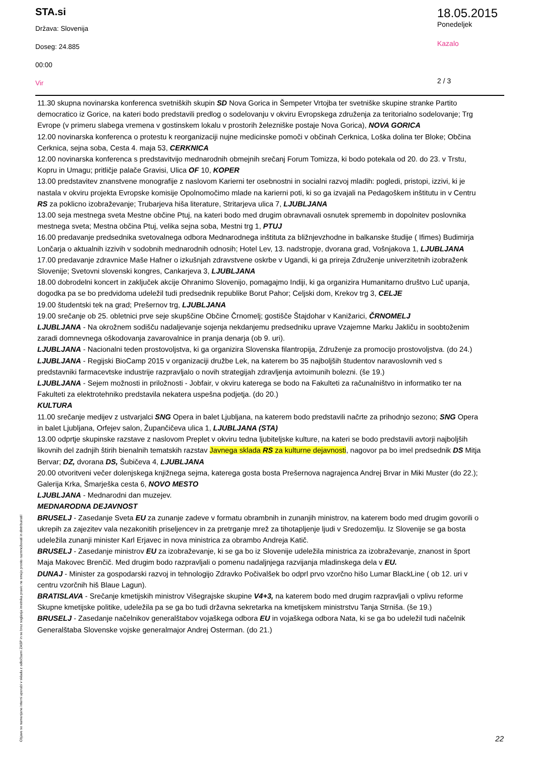STA.si
Država: Slovenija
Doseg: 24.885
00:00
Vir
18.05.2015
Ponedeljek
Kazalo
2 / 3
11.30 skupna novinarska konferenca svetniških skupin SD Nova Gorica in Šempeter Vrtojba ter svetniške skupine stranke Partito democratico iz Gorice, na kateri bodo predstavili predlog o sodelovanju v okviru Evropskega združenja za teritorialno sodelovanje; Trg Evrope (v primeru slabega vremena v gostinskem lokalu v prostorih železniške postaje Nova Gorica), NOVA GORICA
12.00 novinarska konferenca o protestu k reorganizaciji nujne medicinske pomoči v občinah Cerknica, Loška dolina ter Bloke; Občina Cerknica, sejna soba, Cesta 4. maja 53, CERKNICA
12.00 novinarska konferenca s predstavitvijo mednarodnih obmejnih srečanj Forum Tomizza, ki bodo potekala od 20. do 23. v Trstu, Kopru in Umagu; pritličje palače Gravisi, Ulica OF 10, KOPER
13.00 predstavitev znanstvene monografije z naslovom Karierni ter osebnostni in socialni razvoj mladih: pogledi, pristopi, izzivi, ki je nastala v okviru projekta Evropske komisije Opolnomočimo mlade na karierni poti, ki so ga izvajali na Pedagoškem inštitutu in v Centru RS za poklicno izobraževanje; Trubarjeva hiša literature, Stritarjeva ulica 7, LJUBLJANA
13.00 seja mestnega sveta Mestne občine Ptuj, na kateri bodo med drugim obravnavali osnutek sprememb in dopolnitev poslovnika mestnega sveta; Mestna občina Ptuj, velika sejna soba, Mestni trg 1, PTUJ
16.00 predavanje predsednika svetovalnega odbora Mednarodnega inštituta za bližnjevzhodne in balkanske študije ( Ifimes) Budimirja Lončarja o aktualnih izzivih v sodobnih mednarodnih odnosih; Hotel Lev, 13. nadstropje, dvorana grad, Vošnjakova 1, LJUBLJANA
17.00 predavanje zdravnice Maše Hafner o izkušnjah zdravstvene oskrbe v Ugandi, ki ga prireja Združenje univerzitetnih izobraženk Slovenije; Svetovni slovenski kongres, Cankarjeva 3, LJUBLJANA
18.00 dobrodelni koncert in zaključek akcije Ohranimo Slovenijo, pomagajmo Indiji, ki ga organizira Humanitarno društvo Luč upanja, dogodka pa se bo predvidoma udeležil tudi predsednik republike Borut Pahor; Celjski dom, Krekov trg 3, CELJE
19.00 študentski tek na grad; Prešernov trg, LJUBLJANA
19.00 srečanje ob 25. obletnici prve seje skupščine Občine Črnomelj; gostišče Štajdohar v Kanižarici, ČRNOMELJ
LJUBLJANA - Na okrožnem sodišču nadaljevanje sojenja nekdanjemu predsedniku uprave Vzajemne Marku Jakliču in soobtoženim zaradi domnevnega oškodovanja zavarovalnice in pranja denarja (ob 9. uri).
LJUBLJANA - Nacionalni teden prostovoljstva, ki ga organizira Slovenska filantropija, Združenje za promocijo prostovoljstva. (do 24.)
LJUBLJANA - Regijski BioCamp 2015 v organizaciji družbe Lek, na katerem bo 35 najboljših študentov naravoslovnih ved s predstavniki farmacevtske industrije razpravljalo o novih strategijah zdravljenja avtoimunih bolezni. (še 19.)
LJUBLJANA - Sejem možnosti in priložnosti - Jobfair, v okviru katerega se bodo na Fakulteti za računalništvo in informatiko ter na Fakulteti za elektrotehniko predstavila nekatera uspešna podjetja. (do 20.)
KULTURA
11.00 srečanje medijev z ustvarjalci SNG Opera in balet Ljubljana, na katerem bodo predstavili načrte za prihodnjo sezono; SNG Opera in balet Ljubljana, Orfejev salon, Župančičeva ulica 1, LJUBLJANA (STA)
13.00 odprtje skupinske razstave z naslovom Preplet v okviru tedna ljubiteljske kulture, na kateri se bodo predstavili avtorji najboljših likovnih del zadnjih štirih bienalnih tematskih razstav Javnega sklada RS za kulturne dejavnosti, nagovor pa bo imel predsednik DS Mitja Bervar; DZ, dvorana DS, Šubičeva 4, LJUBLJANA
20.00 otvoritveni večer dolenjskega knjižnega sejma, katerega gosta bosta Prešernova nagrajenca Andrej Brvar in Miki Muster (do 22.); Galerija Krka, Šmarješka cesta 6, NOVO MESTO
LJUBLJANA - Mednarodni dan muzejev.
MEDNARODNA DEJAVNOST
BRUSELJ - Zasedanje Sveta EU za zunanje zadeve v formatu obrambnih in zunanjih ministrov, na katerem bodo med drugim govorili o ukrepih za zajezitev vala nezakonitih priseljencev in za pretrganje mrež za tihotapljenje ljudi v Sredozemlju. Iz Slovenije se ga bosta udeležila zunanji minister Karl Erjavec in nova ministrica za obrambo Andreja Katič.
BRUSELJ - Zasedanje ministrov EU za izobraževanje, ki se ga bo iz Slovenije udeležila ministrica za izobraževanje, znanost in šport Maja Makovec Brenčič. Med drugim bodo razpravljali o pomenu nadaljnjega razvijanja mladinskega dela v EU.
DUNAJ - Minister za gospodarski razvoj in tehnologijo Zdravko Počivalšek bo odprl prvo vzorčno hišo Lumar BlackLine ( ob 12. uri v centru vzorčnih hiš Blaue Lagun).
BRATISLAVA - Srečanje kmetijskih ministrov Višegrajske skupine V4+3, na katerem bodo med drugim razpravljali o vplivu reforme Skupne kmetijske politike, udeležila pa se ga bo tudi državna sekretarka na kmetijskem ministrstvu Tanja Strniša. (še 19.)
BRUSELJ - Zasedanje načelnikov generalštabov vojaškega odbora EU in vojaškega odbora Nata, ki se ga bo udeležil tudi načelnik Generalštaba Slovenske vojske generalmajor Andrej Osterman. (do 21.)
Objave so namenjene interni uporabi v skladu z odločbami ZASP in se brez soglasja imetnika pravic ne smejo prosto razmnoževati in distribuirati!
22